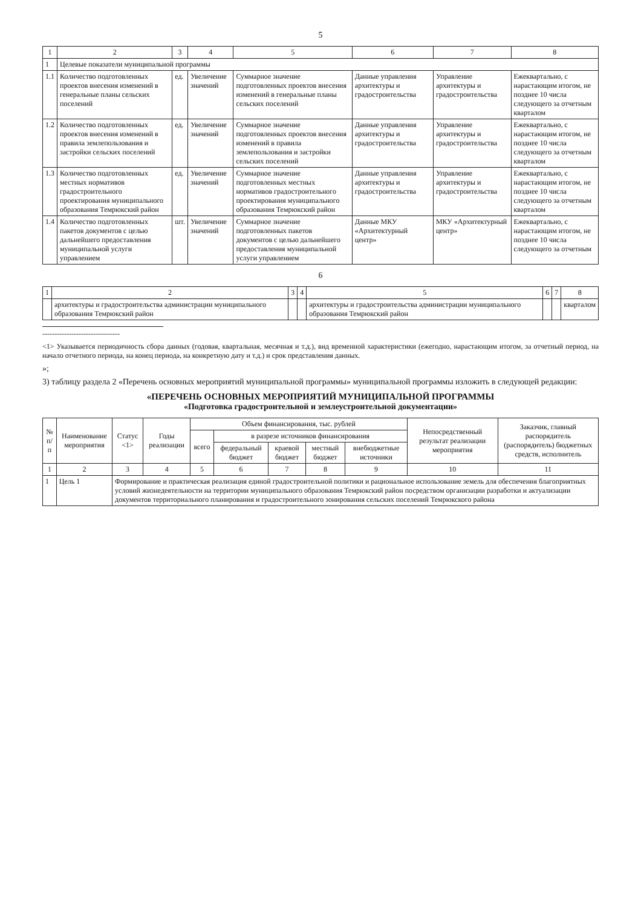5
| 1 | 2 | 3 | 4 | 5 | 6 | 7 | 8 |
| --- | --- | --- | --- | --- | --- | --- | --- |
| 1 | Целевые показатели муниципальной программы | | | | | | |
| 1.1 | Количество подготовленных проектов внесения изменений в генеральные планы сельских поселений | ед. | Увеличение значений | Суммарное значение подготовленных проектов внесения изменений в генеральные планы сельских поселений | Данные управления архитектуры и градостроительства | Управление архитектуры и градостроительства | Ежеквартально, с нарастающим итогом, не позднее 10 числа следующего за отчетным кварталом |
| 1.2 | Количество подготовленных проектов внесения изменений в правила землепользования и застройки сельских поселений | ед. | Увеличение значений | Суммарное значение подготовленных проектов внесения изменений в правила землепользования и застройки сельских поселений | Данные управления архитектуры и градостроительства | Управление архитектуры и градостроительства | Ежеквартально, с нарастающим итогом, не позднее 10 числа следующего за отчетным кварталом |
| 1.3 | Количество подготовленных местных нормативов градостроительного проектирования муниципального образования Темрюкский район | ед. | Увеличение значений | Суммарное значение подготовленных местных нормативов градостроительного проектирования муниципального образования Темрюкский район | Данные управления архитектуры и градостроительства | Управление архитектуры и градостроительства | Ежеквартально, с нарастающим итогом, не позднее 10 числа следующего за отчетным кварталом |
| 1.4 | Количество подготовленных пакетов документов с целью дальнейшего предоставления муниципальной услуги управлением | шт. | Увеличение значений | Суммарное значение подготовленных пакетов документов с целью дальнейшего предоставления муниципальной услуги управлением | Данные МКУ «Архитектурный центр» | МКУ «Архитектурный центр» | Ежеквартально, с нарастающим итогом, не позднее 10 числа следующего за отчетным |
6
| 1 | 2 | 3 | 4 | 5 | 6 | 7 | 8 |
| --- | --- | --- | --- | --- | --- | --- | --- |
| | архитектуры и градостроительства администрации муниципального образования Темрюкский район | | | архитектуры и градостроительства администрации муниципального образования Темрюкский район | | | кварталом |
--------------------------------
<1> Указывается периодичность сбора данных (годовая, квартальная, месячная и т.д.), вид временной характеристики (ежегодно, нарастающим итогом, за отчетный период, на начало отчетного периода, на конец периода, на конкретную дату и т.д.) и срок представления данных.
»;
3) таблицу раздела 2 «Перечень основных мероприятий муниципальной программы» муниципальной программы изложить в следующей редакции:
«ПЕРЕЧЕНЬ ОСНОВНЫХ МЕРОПРИЯТИЙ МУНИЦИПАЛЬНОЙ ПРОГРАММЫ
«Подготовка градостроительной и землеустроительной документации»
| № п/п | Наименование мероприятия | Статус <1> | Годы реализации | Объем финансирования, тыс. рублей | | | | | Непосредственный результат реализации мероприятия | Заказчик, главный распорядитель (распорядитель) бюджетных средств, исполнитель |
| --- | --- | --- | --- | --- | --- | --- | --- | --- | --- | --- |
| | | | | всего | в разрезе источников финансирования | | | | | |
| | | | | | федеральный бюджет | краевой бюджет | местный бюджет | внебюджетные источники | | |
| 1 | 2 | 3 | 4 | 5 | 6 | 7 | 8 | 9 | 10 | 11 |
| 1 | Цель 1 | Формирование и практическая реализация единой градостроительной политики и рациональное использование земель для обеспечения благоприятных условий жизнедеятельности на территории муниципального образования Темрюкский район посредством организации разработки и актуализации документов территориального планирования и градостроительного зонирования сельских поселений Темрюкского района | | | | | | | | |